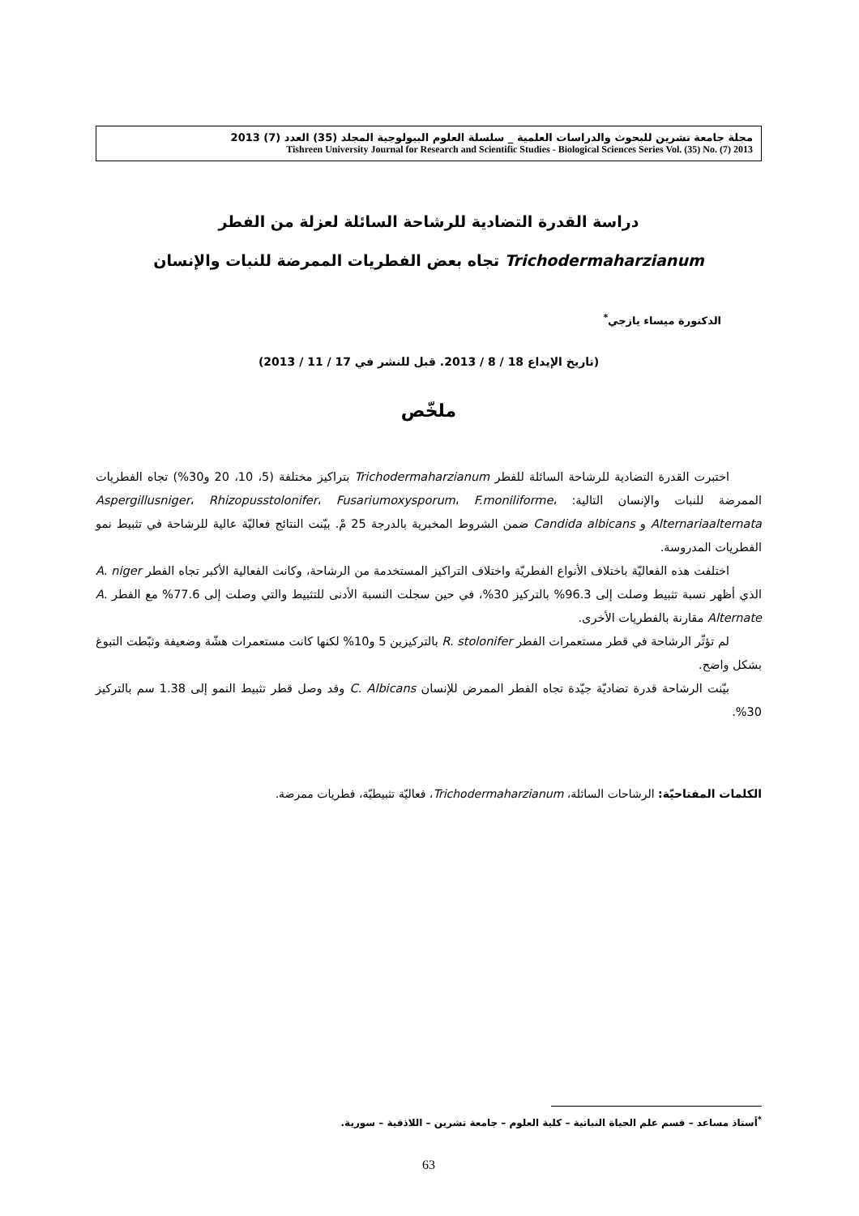مجلة جامعة تشرين للبحوث والدراسات العلمية _ سلسلة العلوم البيولوجية المجلد (35) العدد (7) 2013
Tishreen University Journal for Research and Scientific Studies - Biological Sciences Series Vol. (35) No. (7) 2013
دراسة القدرة التضادية للرشاحة السائلة لعزلة من الفطر
Trichodermaharzianum تجاه بعض الفطريات الممرضة للنبات والإنسان
الدكتورة ميساء يازجي<sup>*</sup>
(تاريخ الإيداع 18 / 8 / 2013. قبل للنشر في 17 / 11 / 2013)
ملخّص
اختبرت القدرة التضادية للرشاحة السائلة للفطر Trichodermaharzianum بتراكيز مختلفة (5، 10، 20 و30%) تجاه الفطريات الممرضة للنبات والإنسان التالية: Aspergillusniger، Rhizopusstolonifer، Fusariumoxysporum، F.moniliforme، Alternariaalternata و Candida albicans ضمن الشروط المخبرية بالدرجة 25 مْ. بيّنت النتائج فعاليّة عالية للرشاحة في تثبيط نمو الفطريات المدروسة.
اختلفت هذه الفعاليّة باختلاف الأنواع الفطريّة واختلاف التراكيز المستخدمة من الرشاحة، وكانت الفعالية الأكبر تجاه الفطر A. niger الذي أظهر نسبة تثبيط وصلت إلى 96.3% بالتركيز 30%، في حين سجلت النسبة الأدنى للتثبيط والتي وصلت إلى 77.6% مع الفطر A. Alternate مقارنة بالفطريات الأخرى.
لم تؤثّر الرشاحة في قطر مستعمرات الفطر R. stolonifer بالتركيزين 5 و10% لكنها كانت مستعمرات هشّة وضعيفة وثبّطت التبوغ بشكل واضح.
بيّنت الرشاحة قدرة تضاديّة جيّدة تجاه الفطر الممرض للإنسان C. Albicans وقد وصل قطر تثبيط النمو إلى 1.38 سم بالتركيز 30%.
الكلمات المفتاحيّة: الرشاحات السائلة، Trichodermaharzianum، فعاليّة تثبيطيّة، فطريات ممرضة.
<sup>*</sup> أستاذ مساعد – قسم علم الحياة النباتية – كلية العلوم – جامعة تشرين – اللاذقية – سورية.
63